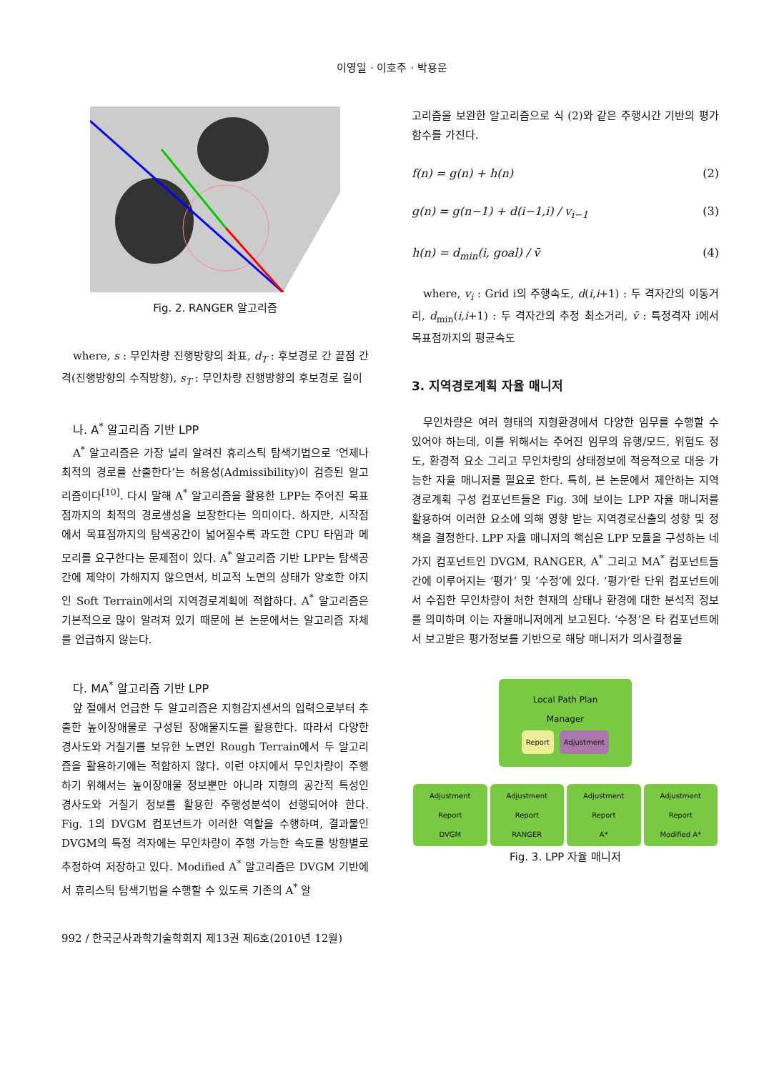이영일 · 이호주 · 박용운
Fig. 2. RANGER 알고리즘
where, s : 무인차량 진행방향의 좌표, d<sub>T</sub> : 후보경로 간 끝점 간격(진행방향의 수직방향), s<sub>T</sub> : 무인차량 진행방향의 후보경로 길이
나. A<sup>*</sup> 알고리즘 기반 LPP
A<sup>*</sup> 알고리즘은 가장 널리 알려진 휴리스틱 탐색기법으로 ‘언제나 최적의 경로를 산출한다’는 허용성(Admissibility)이 검증된 알고리즘이다<sup>[10]</sup>. 다시 말해 A<sup>*</sup> 알고리즘을 활용한 LPP는 주어진 목표점까지의 최적의 경로생성을 보장한다는 의미이다. 하지만, 시작점에서 목표점까지의 탐색공간이 넓어질수록 과도한 CPU 타임과 메모리를 요구한다는 문제점이 있다. A<sup>*</sup> 알고리즘 기반 LPP는 탐색공간에 제약이 가해지지 않으면서, 비교적 노면의 상태가 양호한 야지인 Soft Terrain에서의 지역경로계획에 적합하다. A<sup>*</sup> 알고리즘은 기본적으로 많이 알려져 있기 때문에 본 논문에서는 알고리즘 자체를 언급하지 않는다.
다. MA<sup>*</sup> 알고리즘 기반 LPP
앞 절에서 언급한 두 알고리즘은 지형감지센서의 입력으로부터 추출한 높이장애물로 구성된 장애물지도를 활용한다. 따라서 다양한 경사도와 거칠기를 보유한 노면인 Rough Terrain에서 두 알고리즘을 활용하기에는 적합하지 않다. 이런 야지에서 무인차량이 주행하기 위해서는 높이장애물 정보뿐만 아니라 지형의 공간적 특성인 경사도와 거칠기 정보를 활용한 주행성분석이 선행되어야 한다. Fig. 1의 DVGM 컴포넌트가 이러한 역할을 수행하며, 결과물인 DVGM의 특정 격자에는 무인차량이 주행 가능한 속도를 방향별로 추정하여 저장하고 있다. Modified A<sup>*</sup> 알고리즘은 DVGM 기반에서 휴리스틱 탐색기법을 수행할 수 있도록 기존의 A<sup>*</sup> 알
고리즘을 보완한 알고리즘으로 식 (2)와 같은 주행시간 기반의 평가함수를 가진다.
f(n) = g(n) + h(n) (2)
g(n) = g(n−1) + d(i−1,i) / v<sub>i−1</sub> (3)
h(n) = d<sub>min</sub>(i, goal) / v̄ (4)
where, v<sub>i</sub> : Grid i의 주행속도, d(i,i+1) : 두 격자간의 이동거리, d<sub>min</sub>(i,i+1) : 두 격자간의 추정 최소거리, v̄ : 특정격자 i에서 목표점까지의 평균속도
3. 지역경로계획 자율 매니저
무인차량은 여러 형태의 지형환경에서 다양한 임무를 수행할 수 있어야 하는데, 이를 위해서는 주어진 임무의 유행/모드, 위험도 정도, 환경적 요소 그리고 무인차량의 상태정보에 적응적으로 대응 가능한 자율 매니저를 필요로 한다. 특히, 본 논문에서 제안하는 지역경로계획 구성 컴포넌트들은 Fig. 3에 보이는 LPP 자율 매니저를 활용하여 이러한 요소에 의해 영향 받는 지역경로산출의 성향 및 정책을 결정한다. LPP 자율 매니저의 핵심은 LPP 모듈을 구성하는 네 가지 컴포넌트인 DVGM, RANGER, A<sup>*</sup> 그리고 MA<sup>*</sup> 컴포넌트들간에 이루어지는 ‘평가’ 및 ‘수정’에 있다. ‘평가’란 단위 컴포넌트에서 수집한 무인차량이 처한 현재의 상태나 환경에 대한 분석적 정보를 의미하며 이는 자율매니저에게 보고된다. ‘수정’은 타 컴포넌트에서 보고받은 평가정보를 기반으로 해당 매니저가 의사결정을
Local Path Plan
Manager
Report Adjustment
Adjustment Report
DVGM
Adjustment Report
RANGER
Adjustment Report
A*
Adjustment Report
Modified A*
Fig. 3. LPP 자율 매니저
992 / 한국군사과학기술학회지 제13권 제6호(2010년 12월)